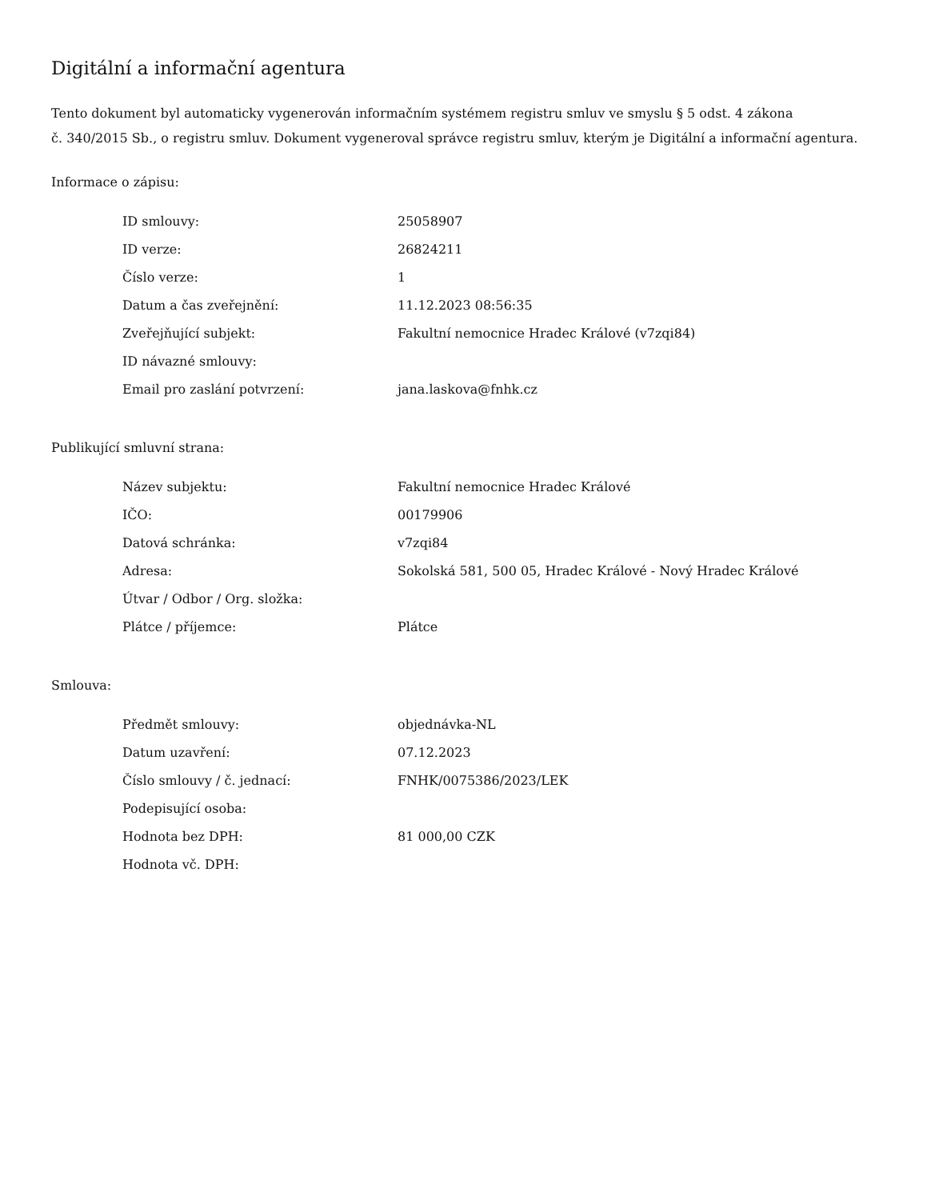Digitální a informační agentura
Tento dokument byl automaticky vygenerován informačním systémem registru smluv ve smyslu § 5 odst. 4 zákona
č. 340/2015 Sb., o registru smluv. Dokument vygeneroval správce registru smluv, kterým je Digitální a informační agentura.
Informace o zápisu:
| ID smlouvy: | 25058907 |
| ID verze: | 26824211 |
| Číslo verze: | 1 |
| Datum a čas zveřejnění: | 11.12.2023 08:56:35 |
| Zveřejňující subjekt: | Fakultní nemocnice Hradec Králové (v7zqi84) |
| ID návazné smlouvy: | |
| Email pro zaslání potvrzení: | jana.laskova@fnhk.cz |
Publikující smluvní strana:
| Název subjektu: | Fakultní nemocnice Hradec Králové |
| IČO: | 00179906 |
| Datová schránka: | v7zqi84 |
| Adresa: | Sokolská 581, 500 05, Hradec Králové - Nový Hradec Králové |
| Útvar / Odbor / Org. složka: | |
| Plátce / příjemce: | Plátce |
Smlouva:
| Předmět smlouvy: | objednávka-NL |
| Datum uzavření: | 07.12.2023 |
| Číslo smlouvy / č. jednací: | FNHK/0075386/2023/LEK |
| Podepisující osoba: | |
| Hodnota bez DPH: | 81 000,00 CZK |
| Hodnota vč. DPH: | |